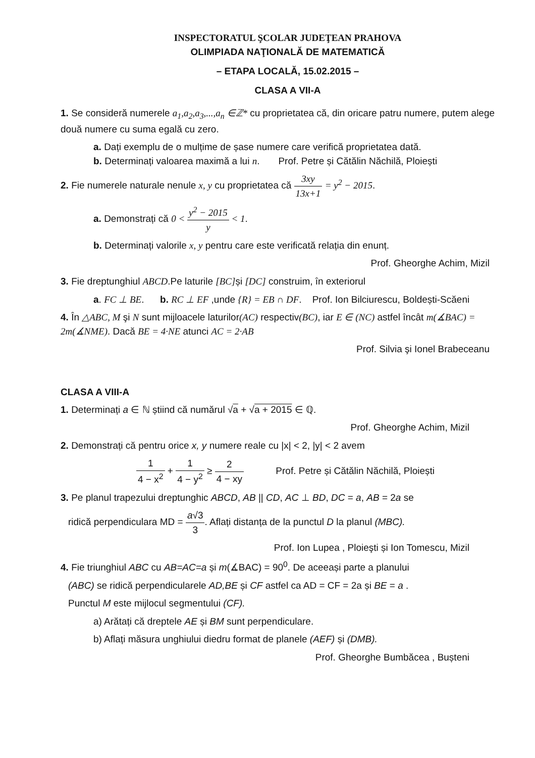INSPECTORATUL ŞCOLAR JUDEŢEAN PRAHOVA
OLIMPIADA NAŢIONALĂ DE MATEMATICĂ
– ETAPA LOCALĂ, 15.02.2015 –
CLASA A VII-A
1. Se consideră numerele a<sub>1</sub>,a<sub>2</sub>,a<sub>3</sub>,...,a<sub>n</sub> ∈ℤ* cu proprietatea că, din oricare patru numere, putem alege două numere cu suma egală cu zero.
a. Dați exemplu de o mulțime de șase numere care verifică proprietatea dată.
b. Determinați valoarea maximă a lui n. Prof. Petre și Cătălin Năchilă, Ploiești
2. Fie numerele naturale nenule x, y cu proprietatea că 3xy 13x+1 = y<sup>2</sup> − 2015.
a. Demonstrați că 0 < y<sup>2</sup> − 2015 y < 1.
b. Determinați valorile x, y pentru care este verificată relația din enunț.
Prof. Gheorghe Achim, Mizil
3. Fie dreptunghiul ABCD.Pe laturile [BC] și [DC] construim, în exteriorul
a. FC ⊥ BE. b. RC ⊥ EF ,unde {R} = EB ∩ DF. Prof. Ion Bilciurescu, Boldești-Scăeni
4. În △ABC, M şi N sunt mijloacele laturilor(AC) respectiv(BC), iar E ∈ (NC) astfel încât m(∡BAC) = 2m(∡NME). Dacă BE = 4·NE atunci AC = 2·AB
Prof. Silvia şi Ionel Brabeceanu
CLASA A VIII-A
1. Determinați a ∈ ℕ știind că numărul √a + √a + 2015 ∈ ℚ.
Prof. Gheorghe Achim, Mizil
2. Demonstrați că pentru orice x, y numere reale cu |x| < 2, |y| < 2 avem
1 4 − x<sup>2</sup> + 1 4 − y<sup>2</sup> ≥ 2 4 − xy Prof. Petre și Cătălin Năchilă, Ploiești
3. Pe planul trapezului dreptunghic ABCD, AB || CD, AC ⊥ BD, DC = a, AB = 2a se
ridică perpendiculara MD = a√3 3. Aflați distanța de la punctul D la planul (MBC).
Prof. Ion Lupea , Ploieşti și Ion Tomescu, Mizil
4. Fie triunghiul ABC cu AB=AC=a și m(∡BAC) = 90<sup>0</sup>. De aceeași parte a planului
(ABC) se ridică perpendicularele AD,BE și CF astfel ca AD = CF = 2a și BE = a .
Punctul M este mijlocul segmentului (CF).
a) Arătați că dreptele AE și BM sunt perpendiculare.
b) Aflați măsura unghiului diedru format de planele (AEF) și (DMB).
Prof. Gheorghe Bumbăcea , Bușteni